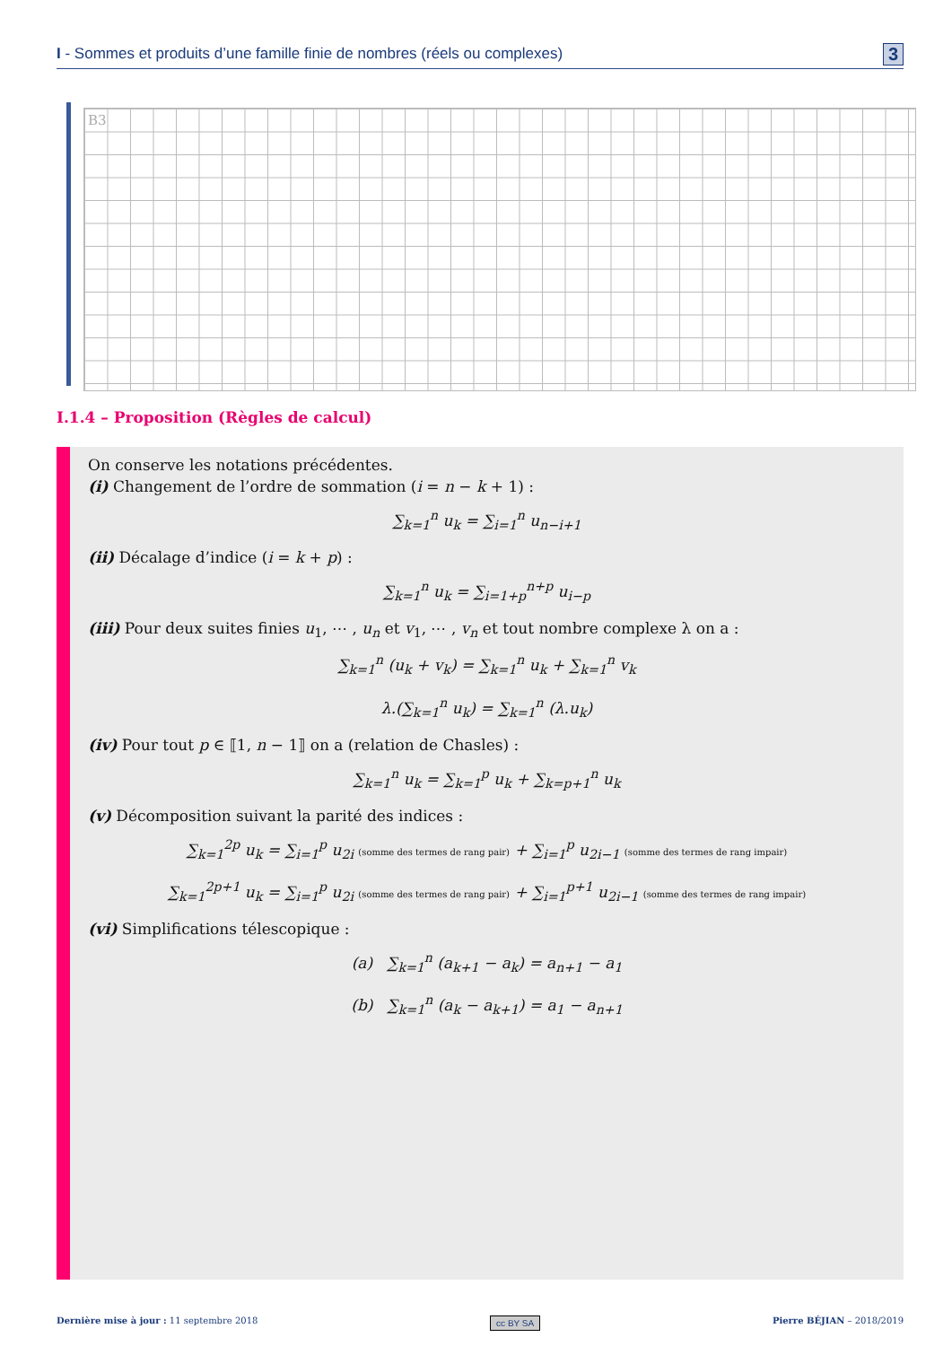I - Sommes et produits d’une famille finie de nombres (réels ou complexes) 3
B3
I.1.4 – Proposition (Règles de calcul)
On conserve les notations précédentes.
(i) Changement de l’ordre de sommation (i = n − k + 1) :
∑<sub>k=1</sub><sup>n</sup> u<sub>k</sub> = ∑<sub>i=1</sub><sup>n</sup> u<sub>n−i+1</sub>
(ii) Décalage d’indice (i = k + p) :
∑<sub>k=1</sub><sup>n</sup> u<sub>k</sub> = ∑<sub>i=1+p</sub><sup>n+p</sup> u<sub>i−p</sub>
(iii) Pour deux suites finies u<sub>1</sub>, ⋯ , u<sub>n</sub> et v<sub>1</sub>, ⋯ , v<sub>n</sub> et tout nombre complexe λ on a :
∑<sub>k=1</sub><sup>n</sup> (u<sub>k</sub> + v<sub>k</sub>) = ∑<sub>k=1</sub><sup>n</sup> u<sub>k</sub> + ∑<sub>k=1</sub><sup>n</sup> v<sub>k</sub>
λ.(∑<sub>k=1</sub><sup>n</sup> u<sub>k</sub>) = ∑<sub>k=1</sub><sup>n</sup> (λ.u<sub>k</sub>)
(iv) Pour tout p ∈ ⟦1, n − 1⟧ on a (relation de Chasles) :
∑<sub>k=1</sub><sup>n</sup> u<sub>k</sub> = ∑<sub>k=1</sub><sup>p</sup> u<sub>k</sub> + ∑<sub>k=p+1</sub><sup>n</sup> u<sub>k</sub>
(v) Décomposition suivant la parité des indices :
∑<sub>k=1</sub><sup>2p</sup> u<sub>k</sub> = ∑<sub>i=1</sub><sup>p</sup> u<sub>2i</sub> (somme des termes de rang pair) + ∑<sub>i=1</sub><sup>p</sup> u<sub>2i−1</sub> (somme des termes de rang impair)
∑<sub>k=1</sub><sup>2p+1</sup> u<sub>k</sub> = ∑<sub>i=1</sub><sup>p</sup> u<sub>2i</sub> (somme des termes de rang pair) + ∑<sub>i=1</sub><sup>p+1</sup> u<sub>2i−1</sub> (somme des termes de rang impair)
(vi) Simplifications télescopique :
(a) ∑<sub>k=1</sub><sup>n</sup> (a<sub>k+1</sub> − a<sub>k</sub>) = a<sub>n+1</sub> − a<sub>1</sub>
(b) ∑<sub>k=1</sub><sup>n</sup> (a<sub>k</sub> − a<sub>k+1</sub>) = a<sub>1</sub> − a<sub>n+1</sub>
Dernière mise à jour : 11 septembre 2018 cc BY SA Pierre BÉJIAN – 2018/2019